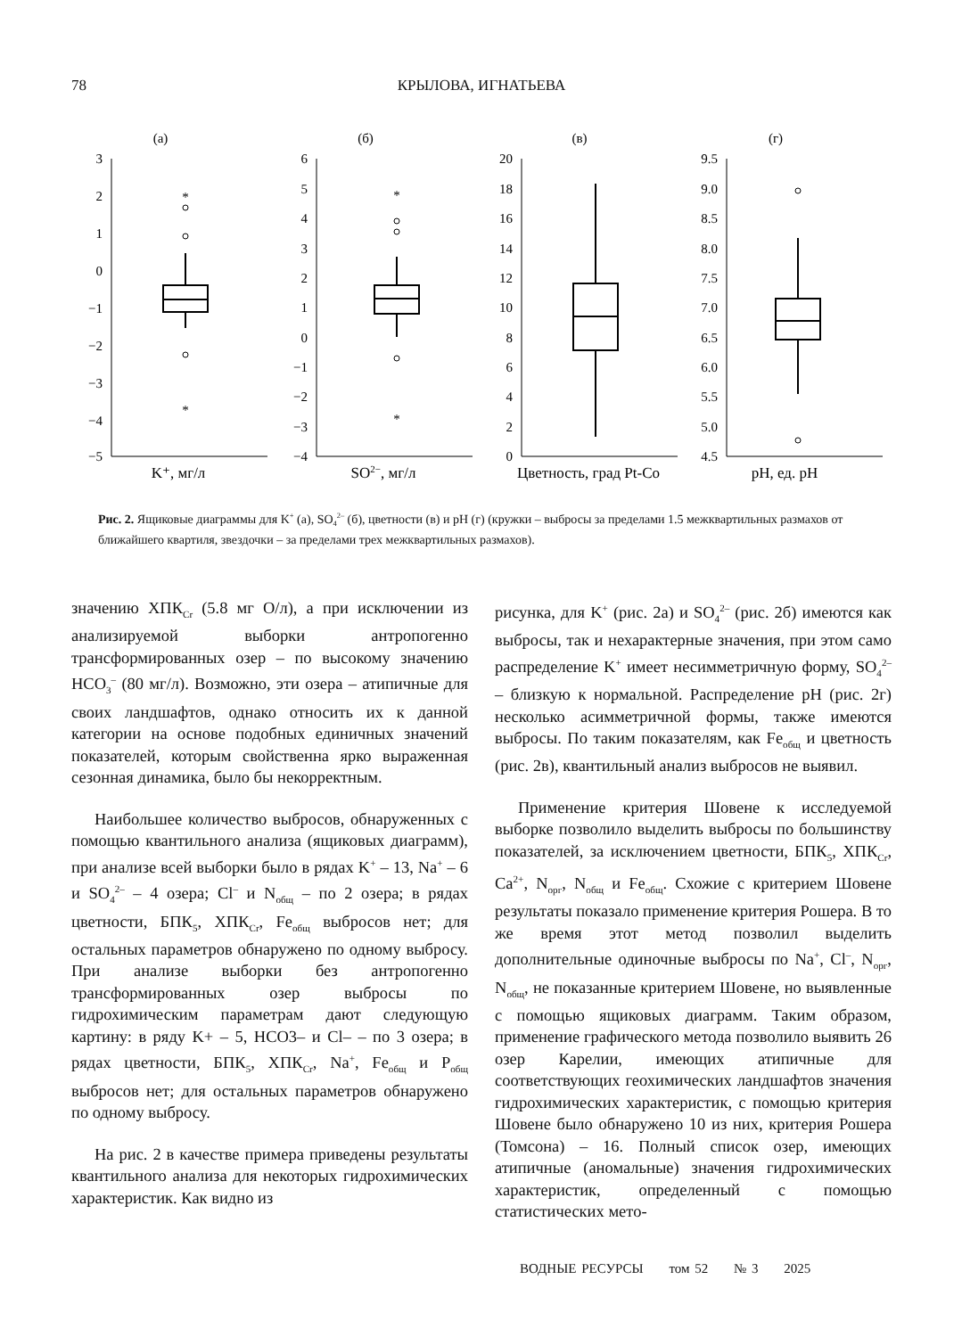78
КРЫЛОВА, ИГНАТЬЕВА
(а)
3
2
1
0
−1
−2
−3
−4
−5
*
*
K⁺, мг/л
(б)
6
5
4
3
2
1
0
−1
−2
−3
−4
*
*
SO2−, мг/л
(в)
20
18
16
14
12
10
8
6
4
2
0
Цветность, град Pt-Co
(г)
9.5
9.0
8.5
8.0
7.5
7.0
6.5
6.0
5.5
5.0
4.5
pH, ед. pH
Рис. 2. Ящиковые диаграммы для K<sup>+</sup> (а), SO<sub>4</sub><sup>2–</sup> (б), цветности (в) и pH (г) (кружки – выбросы за пределами 1.5 межквартильных размахов от ближайшего квартиля, звездочки – за пределами трех межквартильных размахов).
значению ХПК<sub>Cr</sub> (5.8 мг O/л), а при исключении из анализируемой выборки антропогенно трансформированных озер – по высокому значению HCO<sub>3</sub><sup>–</sup> (80 мг/л). Возможно, эти озера – атипичные для своих ландшафтов, однако относить их к данной категории на основе подобных единичных значений показателей, которым свойственна ярко выраженная сезонная динамика, было бы некорректным.
Наибольшее количество выбросов, обнаруженных с помощью квантильного анализа (ящиковых диаграмм), при анализе всей выборки было в рядах K<sup>+</sup> – 13, Na<sup>+</sup> – 6 и SO<sub>4</sub><sup>2–</sup> – 4 озера; Cl<sup>–</sup> и N<sub>общ</sub> – по 2 озера; в рядах цветности, БПК<sub>5</sub>, ХПК<sub>Cr</sub>, Fe<sub>общ</sub> выбросов нет; для остальных параметров обнаружено по одному выбросу. При анализе выборки без антропогенно трансформированных озер выбросы по гидрохимическим параметрам дают следующую картину: в ряду K+ – 5, HCO3– и Cl– – по 3 озера; в рядах цветности, БПК<sub>5</sub>, ХПК<sub>Cr</sub>, Na<sup>+</sup>, Fe<sub>общ</sub> и P<sub>общ</sub> выбросов нет; для остальных параметров обнаружено по одному выбросу.
На рис. 2 в качестве примера приведены результаты квантильного анализа для некоторых гидрохимических характеристик. Как видно из
рисунка, для K<sup>+</sup> (рис. 2а) и SO<sub>4</sub><sup>2–</sup> (рис. 2б) имеются как выбросы, так и нехарактерные значения, при этом само распределение K<sup>+</sup> имеет несимметричную форму, SO<sub>4</sub><sup>2–</sup> – близкую к нормальной. Распределение pH (рис. 2г) несколько асимметричной формы, также имеются выбросы. По таким показателям, как Fe<sub>общ</sub> и цветность (рис. 2в), квантильный анализ выбросов не выявил.
Применение критерия Шовене к исследуемой выборке позволило выделить выбросы по большинству показателей, за исключением цветности, БПК<sub>5</sub>, ХПК<sub>Cr</sub>, Ca<sup>2+</sup>, N<sub>орг</sub>, N<sub>общ</sub> и Fe<sub>общ</sub>. Схожие с критерием Шовене результаты показало применение критерия Рошера. В то же время этот метод позволил выделить дополнительные одиночные выбросы по Na<sup>+</sup>, Cl<sup>–</sup>, N<sub>орг</sub>, N<sub>общ</sub>, не показанные критерием Шовене, но выявленные с помощью ящиковых диаграмм. Таким образом, применение графического метода позволило выявить 26 озер Карелии, имеющих атипичные для соответствующих геохимических ландшафтов значения гидрохимических характеристик, с помощью критерия Шовене было обнаружено 10 из них, критерия Рошера (Томсона) – 16. Полный список озер, имеющих атипичные (аномальные) значения гидрохимических характеристик, определенный с помощью статистических мето-
ВОДНЫЕ РЕСУРСЫ том 52 № 3 2025